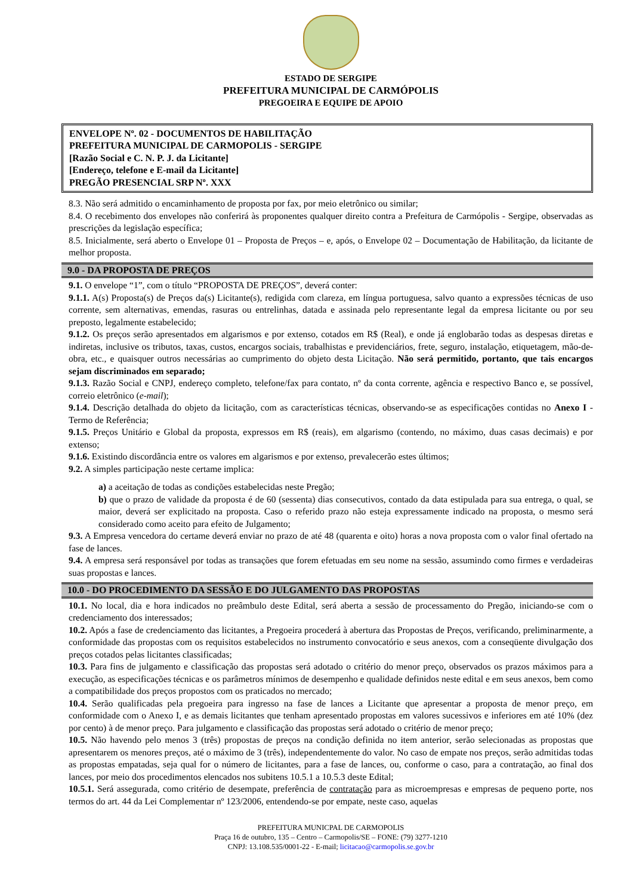ESTADO DE SERGIPE
PREFEITURA MUNICIPAL DE CARMÓPOLIS
PREGOEIRA E EQUIPE DE APOIO
ENVELOPE Nº. 02 - DOCUMENTOS DE HABILITAÇÃO
PREFEITURA MUNICIPAL DE CARMOPOLIS - SERGIPE
[Razão Social e C. N. P. J. da Licitante]
[Endereço, telefone e E-mail da Licitante]
PREGÃO PRESENCIAL SRP Nº. XXX
8.3. Não será admitido o encaminhamento de proposta por fax, por meio eletrônico ou similar;
8.4. O recebimento dos envelopes não conferirá às proponentes qualquer direito contra a Prefeitura de Carmópolis - Sergipe, observadas as prescrições da legislação específica;
8.5. Inicialmente, será aberto o Envelope 01 – Proposta de Preços – e, após, o Envelope 02 – Documentação de Habilitação, da licitante de melhor proposta.
9.0 - DA PROPOSTA DE PREÇOS
9.1. O envelope “1”, com o título “PROPOSTA DE PREÇOS”, deverá conter:
9.1.1. A(s) Proposta(s) de Preços da(s) Licitante(s), redigida com clareza, em língua portuguesa, salvo quanto a expressões técnicas de uso corrente, sem alternativas, emendas, rasuras ou entrelinhas, datada e assinada pelo representante legal da empresa licitante ou por seu preposto, legalmente estabelecido;
9.1.2. Os preços serão apresentados em algarismos e por extenso, cotados em R$ (Real), e onde já englobarão todas as despesas diretas e indiretas, inclusive os tributos, taxas, custos, encargos sociais, trabalhistas e previdenciários, frete, seguro, instalação, etiquetagem, mão-de-obra, etc., e quaisquer outros necessárias ao cumprimento do objeto desta Licitação. Não será permitido, portanto, que tais encargos sejam discriminados em separado;
9.1.3. Razão Social e CNPJ, endereço completo, telefone/fax para contato, nº da conta corrente, agência e respectivo Banco e, se possível, correio eletrônico (e-mail);
9.1.4. Descrição detalhada do objeto da licitação, com as características técnicas, observando-se as especificações contidas no Anexo I - Termo de Referência;
9.1.5. Preços Unitário e Global da proposta, expressos em R$ (reais), em algarismo (contendo, no máximo, duas casas decimais) e por extenso;
9.1.6. Existindo discordância entre os valores em algarismos e por extenso, prevalecerão estes últimos;
9.2. A simples participação neste certame implica:
a) a aceitação de todas as condições estabelecidas neste Pregão;
b) que o prazo de validade da proposta é de 60 (sessenta) dias consecutivos, contado da data estipulada para sua entrega, o qual, se maior, deverá ser explicitado na proposta. Caso o referido prazo não esteja expressamente indicado na proposta, o mesmo será considerado como aceito para efeito de Julgamento;
9.3. A Empresa vencedora do certame deverá enviar no prazo de até 48 (quarenta e oito) horas a nova proposta com o valor final ofertado na fase de lances.
9.4. A empresa será responsável por todas as transações que forem efetuadas em seu nome na sessão, assumindo como firmes e verdadeiras suas propostas e lances.
10.0 - DO PROCEDIMENTO DA SESSÃO E DO JULGAMENTO DAS PROPOSTAS
10.1. No local, dia e hora indicados no preâmbulo deste Edital, será aberta a sessão de processamento do Pregão, iniciando-se com o credenciamento dos interessados;
10.2. Após a fase de credenciamento das licitantes, a Pregoeira procederá à abertura das Propostas de Preços, verificando, preliminarmente, a conformidade das propostas com os requisitos estabelecidos no instrumento convocatório e seus anexos, com a conseqüente divulgação dos preços cotados pelas licitantes classificadas;
10.3. Para fins de julgamento e classificação das propostas será adotado o critério do menor preço, observados os prazos máximos para a execução, as especificações técnicas e os parâmetros mínimos de desempenho e qualidade definidos neste edital e em seus anexos, bem como a compatibilidade dos preços propostos com os praticados no mercado;
10.4. Serão qualificadas pela pregoeira para ingresso na fase de lances a Licitante que apresentar a proposta de menor preço, em conformidade com o Anexo I, e as demais licitantes que tenham apresentado propostas em valores sucessivos e inferiores em até 10% (dez por cento) à de menor preço. Para julgamento e classificação das propostas será adotado o critério de menor preço;
10.5. Não havendo pelo menos 3 (três) propostas de preços na condição definida no item anterior, serão selecionadas as propostas que apresentarem os menores preços, até o máximo de 3 (três), independentemente do valor. No caso de empate nos preços, serão admitidas todas as propostas empatadas, seja qual for o número de licitantes, para a fase de lances, ou, conforme o caso, para a contratação, ao final dos lances, por meio dos procedimentos elencados nos subitens 10.5.1 a 10.5.3 deste Edital;
10.5.1. Será assegurada, como critério de desempate, preferência de contratação para as microempresas e empresas de pequeno porte, nos termos do art. 44 da Lei Complementar nº 123/2006, entendendo-se por empate, neste caso, aquelas
PREFEITURA MUNICPAL DE CARMOPOLIS
Praça 16 de outubro, 135 – Centro – Carmopolis/SE – FONE: (79) 3277-1210
CNPJ: 13.108.535/0001-22 - E-mail; licitacao@carmopolis.se.gov.br